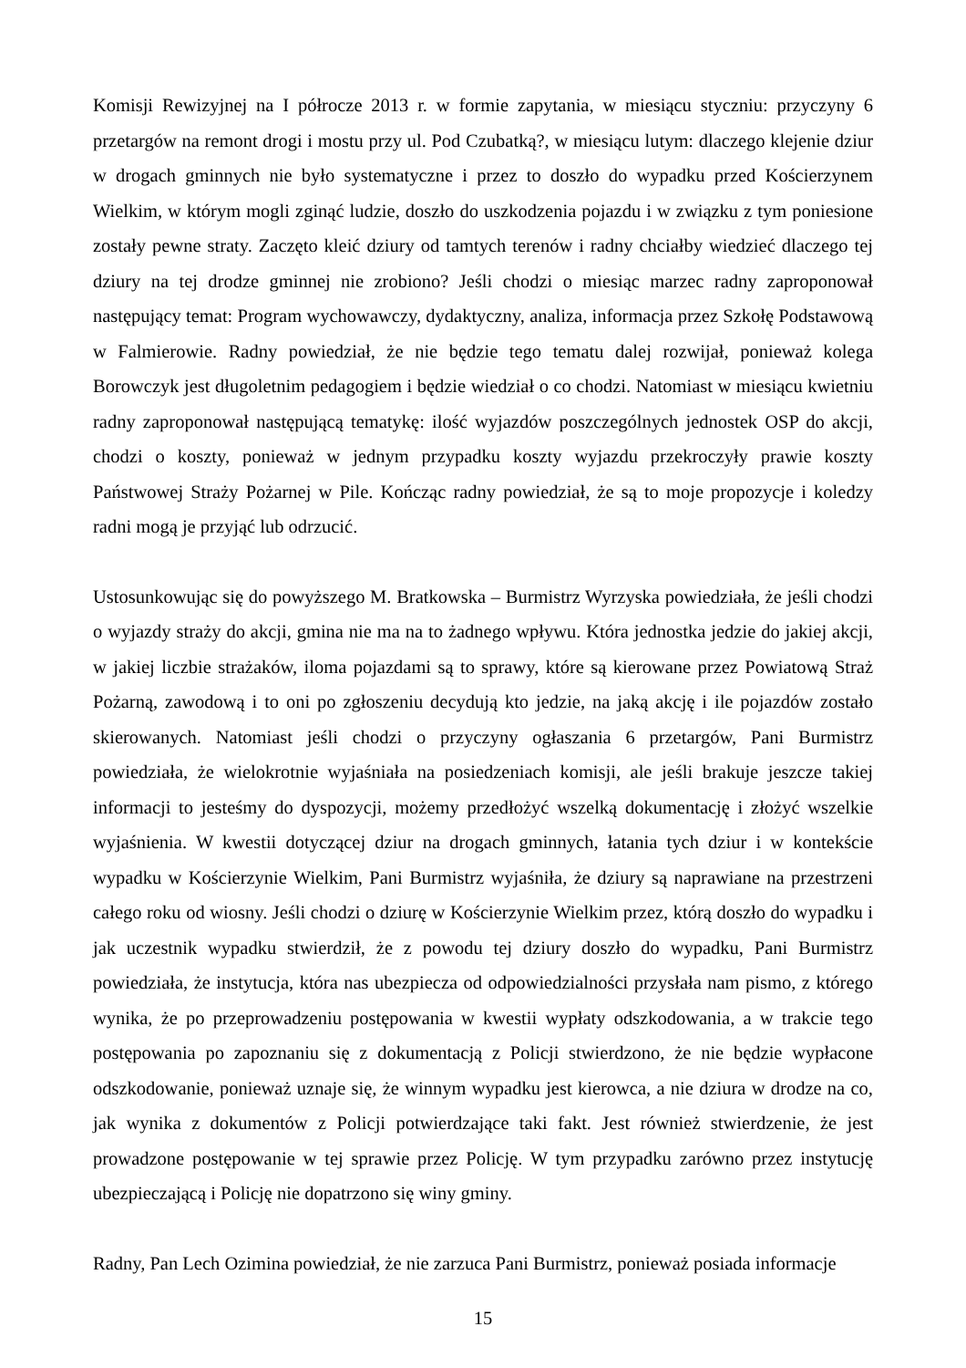Komisji Rewizyjnej na I półrocze 2013 r. w formie zapytania, w miesiącu styczniu: przyczyny 6 przetargów na remont drogi i mostu przy ul. Pod Czubatką?, w miesiącu lutym: dlaczego klejenie dziur w drogach gminnych nie było systematyczne i przez to doszło do wypadku przed Kościerzynem Wielkim, w którym mogli zginąć ludzie, doszło do uszkodzenia pojazdu i w związku z tym poniesione zostały pewne straty. Zaczęto kleić dziury od tamtych terenów i radny chciałby wiedzieć dlaczego tej dziury na tej drodze gminnej nie zrobiono? Jeśli chodzi o miesiąc marzec radny zaproponował następujący temat: Program wychowawczy, dydaktyczny, analiza, informacja przez Szkołę Podstawową w Falmierowie. Radny powiedział, że nie będzie tego tematu dalej rozwijał, ponieważ kolega Borowczyk jest długoletnim pedagogiem i będzie wiedział o co chodzi. Natomiast w miesiącu kwietniu radny zaproponował następującą tematykę: ilość wyjazdów poszczególnych jednostek OSP do akcji, chodzi o koszty, ponieważ w jednym przypadku koszty wyjazdu przekroczyły prawie koszty Państwowej Straży Pożarnej w Pile. Kończąc radny powiedział, że są to moje propozycje i koledzy radni mogą je przyjąć lub odrzucić.
Ustosunkowując się do powyższego M. Bratkowska – Burmistrz Wyrzyska powiedziała, że jeśli chodzi o wyjazdy straży do akcji, gmina nie ma na to żadnego wpływu. Która jednostka jedzie do jakiej akcji, w jakiej liczbie strażaków, iloma pojazdami są to sprawy, które są kierowane przez Powiatową Straż Pożarną, zawodową i to oni po zgłoszeniu decydują kto jedzie, na jaką akcję i ile pojazdów zostało skierowanych. Natomiast jeśli chodzi o przyczyny ogłaszania 6 przetargów, Pani Burmistrz powiedziała, że wielokrotnie wyjaśniała na posiedzeniach komisji, ale jeśli brakuje jeszcze takiej informacji to jesteśmy do dyspozycji, możemy przedłożyć wszelką dokumentację i złożyć wszelkie wyjaśnienia. W kwestii dotyczącej dziur na drogach gminnych, łatania tych dziur i w kontekście wypadku w Kościerzynie Wielkim, Pani Burmistrz wyjaśniła, że dziury są naprawiane na przestrzeni całego roku od wiosny. Jeśli chodzi o dziurę w Kościerzynie Wielkim przez, którą doszło do wypadku i jak uczestnik wypadku stwierdził, że z powodu tej dziury doszło do wypadku, Pani Burmistrz powiedziała, że instytucja, która nas ubezpiecza od odpowiedzialności przysłała nam pismo, z którego wynika, że po przeprowadzeniu postępowania w kwestii wypłaty odszkodowania, a w trakcie tego postępowania po zapoznaniu się z dokumentacją z Policji stwierdzono, że nie będzie wypłacone odszkodowanie, ponieważ uznaje się, że winnym wypadku jest kierowca, a nie dziura w drodze na co, jak wynika z dokumentów z Policji potwierdzające taki fakt. Jest również stwierdzenie, że jest prowadzone postępowanie w tej sprawie przez Policję. W tym przypadku zarówno przez instytucję ubezpieczającą i Policję nie dopatrzono się winy gminy.
Radny, Pan Lech Ozimina powiedział, że nie zarzuca Pani Burmistrz, ponieważ posiada informacje
15